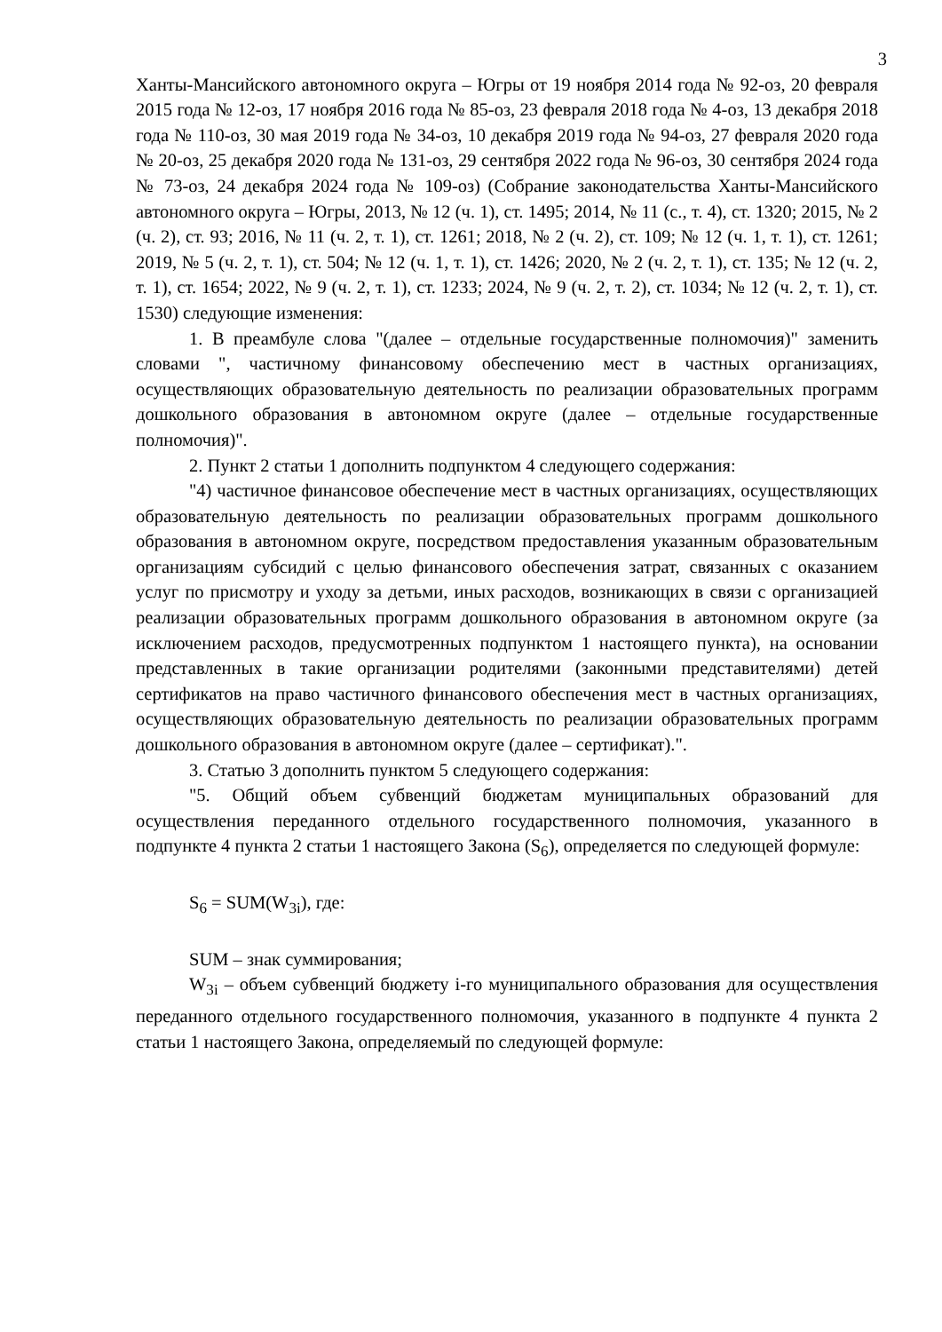3
Ханты-Мансийского автономного округа – Югры от 19 ноября 2014 года № 92-оз, 20 февраля 2015 года № 12-оз, 17 ноября 2016 года № 85-оз, 23 февраля 2018 года № 4-оз, 13 декабря 2018 года № 110-оз, 30 мая 2019 года № 34-оз, 10 декабря 2019 года № 94-оз, 27 февраля 2020 года № 20-оз, 25 декабря 2020 года № 131-оз, 29 сентября 2022 года № 96-оз, 30 сентября 2024 года № 73-оз, 24 декабря 2024 года № 109-оз) (Собрание законодательства Ханты-Мансийского автономного округа – Югры, 2013, № 12 (ч. 1), ст. 1495; 2014, № 11 (с., т. 4), ст. 1320; 2015, № 2 (ч. 2), ст. 93; 2016, № 11 (ч. 2, т. 1), ст. 1261; 2018, № 2 (ч. 2), ст. 109; № 12 (ч. 1, т. 1), ст. 1261; 2019, № 5 (ч. 2, т. 1), ст. 504; № 12 (ч. 1, т. 1), ст. 1426; 2020, № 2 (ч. 2, т. 1), ст. 135; № 12 (ч. 2, т. 1), ст. 1654; 2022, № 9 (ч. 2, т. 1), ст. 1233; 2024, № 9 (ч. 2, т. 2), ст. 1034; № 12 (ч. 2, т. 1), ст. 1530) следующие изменения:
1. В преамбуле слова "(далее – отдельные государственные полномочия)" заменить словами ", частичному финансовому обеспечению мест в частных организациях, осуществляющих образовательную деятельность по реализации образовательных программ дошкольного образования в автономном округе (далее – отдельные государственные полномочия)".
2. Пункт 2 статьи 1 дополнить подпунктом 4 следующего содержания:
"4) частичное финансовое обеспечение мест в частных организациях, осуществляющих образовательную деятельность по реализации образовательных программ дошкольного образования в автономном округе, посредством предоставления указанным образовательным организациям субсидий с целью финансового обеспечения затрат, связанных с оказанием услуг по присмотру и уходу за детьми, иных расходов, возникающих в связи с организацией реализации образовательных программ дошкольного образования в автономном округе (за исключением расходов, предусмотренных подпунктом 1 настоящего пункта), на основании представленных в такие организации родителями (законными представителями) детей сертификатов на право частичного финансового обеспечения мест в частных организациях, осуществляющих образовательную деятельность по реализации образовательных программ дошкольного образования в автономном округе (далее – сертификат).".
3. Статью 3 дополнить пунктом 5 следующего содержания:
"5. Общий объем субвенций бюджетам муниципальных образований для осуществления переданного отдельного государственного полномочия, указанного в подпункте 4 пункта 2 статьи 1 настоящего Закона (S<sub>6</sub>), определяется по следующей формуле:
S<sub>6</sub> = SUM(W<sub>3i</sub>), где:
SUM – знак суммирования;
W<sub>3i</sub> – объем субвенций бюджету i-го муниципального образования для осуществления переданного отдельного государственного полномочия, указанного в подпункте 4 пункта 2 статьи 1 настоящего Закона, определяемый по следующей формуле: